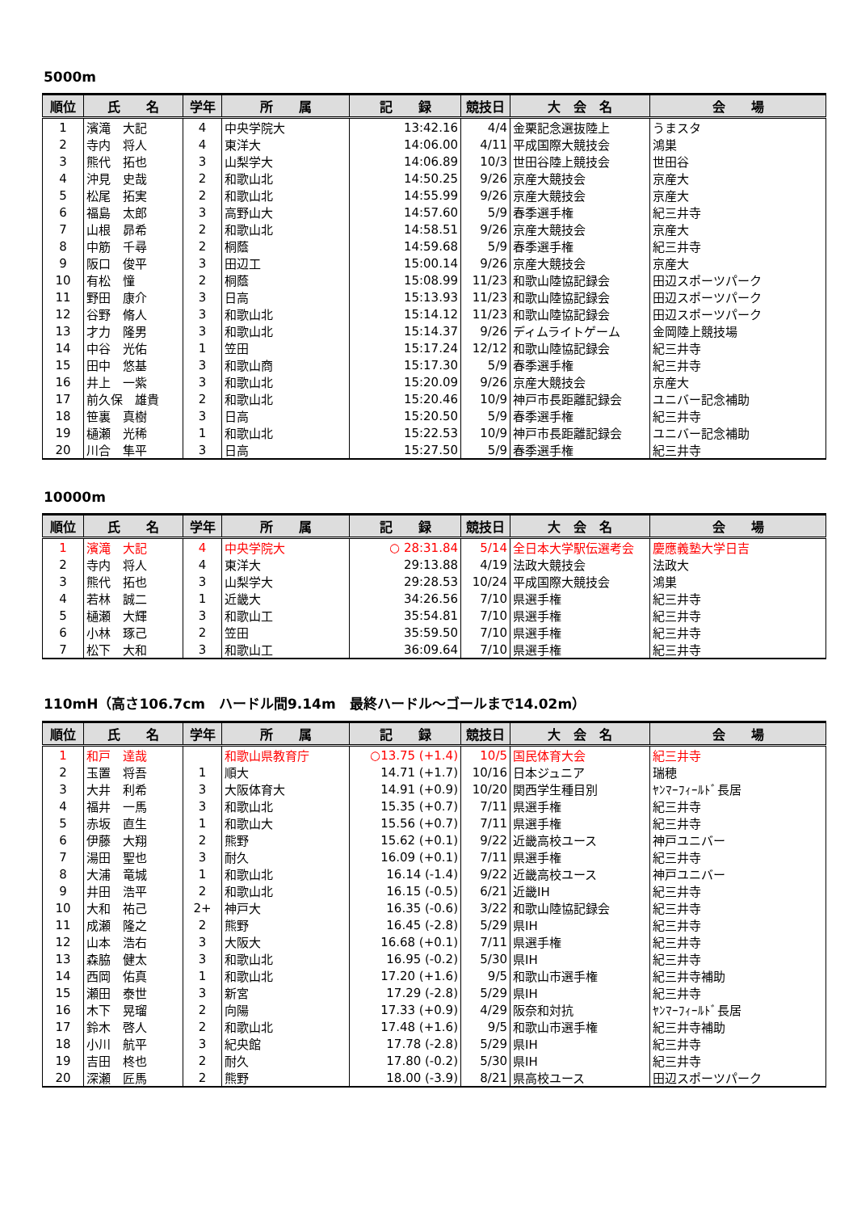5000m
| 順位 | 氏 名 | 学年 | 所 属 | 記 録 | 競技日 | 大 会 名 | 会 場 |
| --- | --- | --- | --- | --- | --- | --- | --- |
| 1 | 濱滝 大記 | 4 | 中央学院大 | 13:42.16 | 4/4 | 金栗記念選抜陸上 | うまスタ |
| 2 | 寺内 将人 | 4 | 東洋大 | 14:06.00 | 4/11 | 平成国際大競技会 | 鴻巣 |
| 3 | 熊代 拓也 | 3 | 山梨学大 | 14:06.89 | 10/3 | 世田谷陸上競技会 | 世田谷 |
| 4 | 沖見 史哉 | 2 | 和歌山北 | 14:50.25 | 9/26 | 京産大競技会 | 京産大 |
| 5 | 松尾 拓実 | 2 | 和歌山北 | 14:55.99 | 9/26 | 京産大競技会 | 京産大 |
| 6 | 福島 太郎 | 3 | 高野山大 | 14:57.60 | 5/9 | 春季選手権 | 紀三井寺 |
| 7 | 山根 昴希 | 2 | 和歌山北 | 14:58.51 | 9/26 | 京産大競技会 | 京産大 |
| 8 | 中筋 千尋 | 2 | 桐蔭 | 14:59.68 | 5/9 | 春季選手権 | 紀三井寺 |
| 9 | 阪口 俊平 | 3 | 田辺工 | 15:00.14 | 9/26 | 京産大競技会 | 京産大 |
| 10 | 有松 憧 | 2 | 桐蔭 | 15:08.99 | 11/23 | 和歌山陸協記録会 | 田辺スポーツパーク |
| 11 | 野田 康介 | 3 | 日高 | 15:13.93 | 11/23 | 和歌山陸協記録会 | 田辺スポーツパーク |
| 12 | 谷野 脩人 | 3 | 和歌山北 | 15:14.12 | 11/23 | 和歌山陸協記録会 | 田辺スポーツパーク |
| 13 | 才力 隆男 | 3 | 和歌山北 | 15:14.37 | 9/26 | ディムライトゲーム | 金岡陸上競技場 |
| 14 | 中谷 光佑 | 1 | 笠田 | 15:17.24 | 12/12 | 和歌山陸協記録会 | 紀三井寺 |
| 15 | 田中 悠基 | 3 | 和歌山商 | 15:17.30 | 5/9 | 春季選手権 | 紀三井寺 |
| 16 | 井上 一紫 | 3 | 和歌山北 | 15:20.09 | 9/26 | 京産大競技会 | 京産大 |
| 17 | 前久保 雄貴 | 2 | 和歌山北 | 15:20.46 | 10/9 | 神戸市長距離記録会 | ユニバー記念補助 |
| 18 | 笹裏 真樹 | 3 | 日高 | 15:20.50 | 5/9 | 春季選手権 | 紀三井寺 |
| 19 | 樋瀬 光稀 | 1 | 和歌山北 | 15:22.53 | 10/9 | 神戸市長距離記録会 | ユニバー記念補助 |
| 20 | 川合 隼平 | 3 | 日高 | 15:27.50 | 5/9 | 春季選手権 | 紀三井寺 |
10000m
| 順位 | 氏 名 | 学年 | 所 属 | 記 録 | 競技日 | 大 会 名 | 会 場 |
| --- | --- | --- | --- | --- | --- | --- | --- |
| 1 | 濱滝 大記 | 4 | 中央学院大 | ○ 28:31.84 | 5/14 | 全日本大学駅伝選考会 | 慶應義塾大学日吉 |
| 2 | 寺内 将人 | 4 | 東洋大 | 29:13.88 | 4/19 | 法政大競技会 | 法政大 |
| 3 | 熊代 拓也 | 3 | 山梨学大 | 29:28.53 | 10/24 | 平成国際大競技会 | 鴻巣 |
| 4 | 若林 誠二 | 1 | 近畿大 | 34:26.56 | 7/10 | 県選手権 | 紀三井寺 |
| 5 | 樋瀬 大輝 | 3 | 和歌山工 | 35:54.81 | 7/10 | 県選手権 | 紀三井寺 |
| 6 | 小林 琢己 | 2 | 笠田 | 35:59.50 | 7/10 | 県選手権 | 紀三井寺 |
| 7 | 松下 大和 | 3 | 和歌山工 | 36:09.64 | 7/10 | 県選手権 | 紀三井寺 |
110mH（高さ106.7cm　ハードル間9.14m　最終ハードル～ゴールまで14.02m）
| 順位 | 氏 名 | 学年 | 所 属 | 記 録 | 競技日 | 大 会 名 | 会 場 |
| --- | --- | --- | --- | --- | --- | --- | --- |
| 1 | 和戸 達哉 | | 和歌山県教育庁 | ○13.75 (+1.4) | 10/5 | 国民体育大会 | 紀三井寺 |
| 2 | 玉置 将吾 | 1 | 順大 | 14.71 (+1.7) | 10/16 | 日本ジュニア | 瑞穂 |
| 3 | 大井 利希 | 3 | 大阪体育大 | 14.91 (+0.9) | 10/20 | 関西学生種目別 | ﾔﾝﾏｰﾌｨｰﾙﾄﾞ長居 |
| 4 | 福井 一馬 | 3 | 和歌山北 | 15.35 (+0.7) | 7/11 | 県選手権 | 紀三井寺 |
| 5 | 赤坂 直生 | 1 | 和歌山大 | 15.56 (+0.7) | 7/11 | 県選手権 | 紀三井寺 |
| 6 | 伊藤 大翔 | 2 | 熊野 | 15.62 (+0.1) | 9/22 | 近畿高校ユース | 神戸ユニバー |
| 7 | 湯田 聖也 | 3 | 耐久 | 16.09 (+0.1) | 7/11 | 県選手権 | 紀三井寺 |
| 8 | 大浦 竜城 | 1 | 和歌山北 | 16.14 (-1.4) | 9/22 | 近畿高校ユース | 神戸ユニバー |
| 9 | 井田 浩平 | 2 | 和歌山北 | 16.15 (-0.5) | 6/21 | 近畿IH | 紀三井寺 |
| 10 | 大和 祐己 | 2+ | 神戸大 | 16.35 (-0.6) | 3/22 | 和歌山陸協記録会 | 紀三井寺 |
| 11 | 成瀬 隆之 | 2 | 熊野 | 16.45 (-2.8) | 5/29 | 県IH | 紀三井寺 |
| 12 | 山本 浩右 | 3 | 大阪大 | 16.68 (+0.1) | 7/11 | 県選手権 | 紀三井寺 |
| 13 | 森脇 健太 | 3 | 和歌山北 | 16.95 (-0.2) | 5/30 | 県IH | 紀三井寺 |
| 14 | 西岡 佑真 | 1 | 和歌山北 | 17.20 (+1.6) | 9/5 | 和歌山市選手権 | 紀三井寺補助 |
| 15 | 瀬田 泰世 | 3 | 新宮 | 17.29 (-2.8) | 5/29 | 県IH | 紀三井寺 |
| 16 | 木下 晃瑠 | 2 | 向陽 | 17.33 (+0.9) | 4/29 | 阪奈和対抗 | ﾔﾝﾏｰﾌｨｰﾙﾄﾞ長居 |
| 17 | 鈴木 啓人 | 2 | 和歌山北 | 17.48 (+1.6) | 9/5 | 和歌山市選手権 | 紀三井寺補助 |
| 18 | 小川 航平 | 3 | 紀央館 | 17.78 (-2.8) | 5/29 | 県IH | 紀三井寺 |
| 19 | 吉田 柊也 | 2 | 耐久 | 17.80 (-0.2) | 5/30 | 県IH | 紀三井寺 |
| 20 | 深瀬 匠馬 | 2 | 熊野 | 18.00 (-3.9) | 8/21 | 県高校ユース | 田辺スポーツパーク |